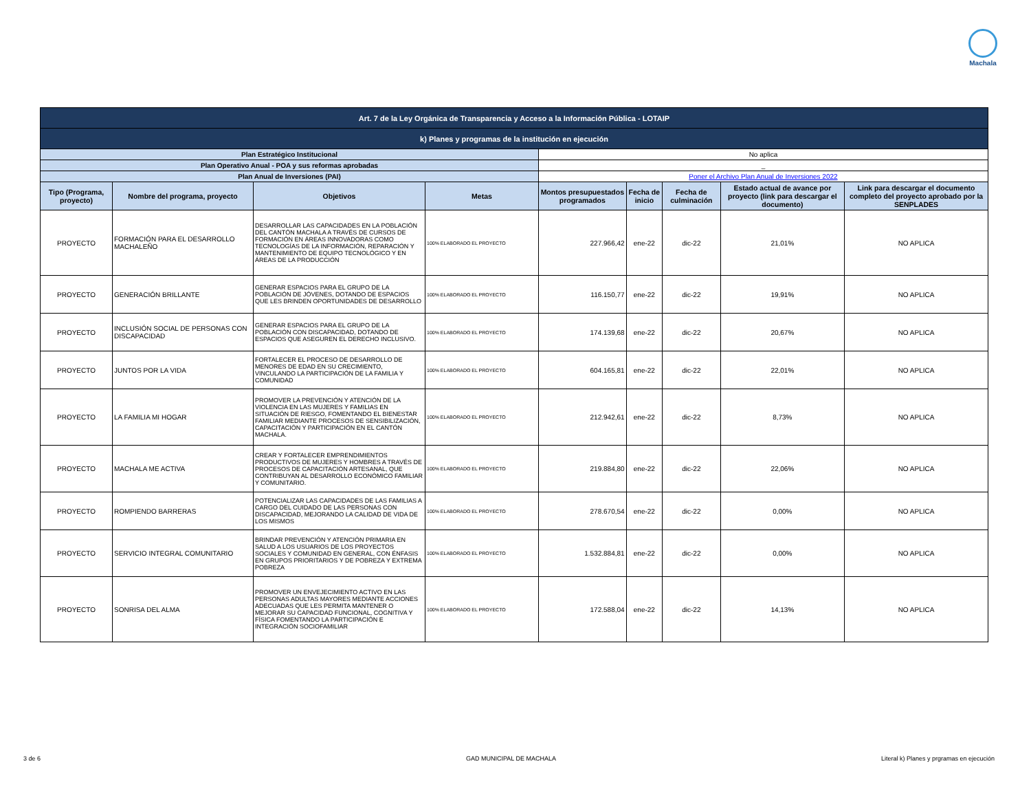Machala
| Art. 7 de la Ley Orgánica de Transparencia y Acceso a la Información Pública - LOTAIP | | | | | | | | |
| k) Planes y programas de la institución en ejecución | | | | | | | | |
| Plan Estratégico Institucional | | | | No aplica | | | | |
| Plan Operativo Anual - POA y sus reformas aprobadas | | | | _ | | | | |
| Plan Anual de Inversiones (PAI) | | | | Poner el Archivo Plan Anual de Inversiones 2022 | | | | |
| Tipo (Programa, proyecto) | Nombre del programa, proyecto | Objetivos | Metas | Montos presupuestados programados | Fecha de inicio | Fecha de culminación | Estado actual de avance por proyecto (link para descargar el documento) | Link para descargar el documento completo del proyecto aprobado por la SENPLADES |
| PROYECTO | FORMACIÓN PARA EL DESARROLLO MACHALEÑO | DESARROLLAR LAS CAPACIDADES EN LA POBLACIÓN DEL CANTÓN MACHALA A TRAVÉS DE CURSOS DE FORMACIÓN EN ÁREAS INNOVADORAS COMO TECNOLOGÍAS DE LA INFORMACIÓN, REPARACIÓN Y MANTENIMIENTO DE EQUIPO TECNOLÓGICO Y EN ÁREAS DE LA PRODUCCIÓN | 100% ELABORADO EL PROYECTO | 227.966,42 | ene-22 | dic-22 | 21,01% | NO APLICA |
| PROYECTO | GENERACIÓN BRILLANTE | GENERAR ESPACIOS PARA EL GRUPO DE LA POBLACIÓN DE JÓVENES, DOTANDO DE ESPACIOS QUE LES BRINDEN OPORTUNIDADES DE DESARROLLO | 100% ELABORADO EL PROYECTO | 116.150,77 | ene-22 | dic-22 | 19,91% | NO APLICA |
| PROYECTO | INCLUSIÓN SOCIAL DE PERSONAS CON DISCAPACIDAD | GENERAR ESPACIOS PARA EL GRUPO DE LA POBLACIÓN CON DISCAPACIDAD, DOTANDO DE ESPACIOS QUE ASEGUREN EL DERECHO INCLUSIVO. | 100% ELABORADO EL PROYECTO | 174.139,68 | ene-22 | dic-22 | 20,67% | NO APLICA |
| PROYECTO | JUNTOS POR LA VIDA | FORTALECER EL PROCESO DE DESARROLLO DE MENORES DE EDAD EN SU CRECIMIENTO, VINCULANDO LA PARTICIPACIÓN DE LA FAMILIA Y COMUNIDAD | 100% ELABORADO EL PROYECTO | 604.165,81 | ene-22 | dic-22 | 22,01% | NO APLICA |
| PROYECTO | LA FAMILIA MI HOGAR | PROMOVER LA PREVENCIÓN Y ATENCIÓN DE LA VIOLENCIA EN LAS MUJERES Y FAMILIAS EN SITUACIÓN DE RIESGO, FOMENTANDO EL BIENESTAR FAMILIAR MEDIANTE PROCESOS DE SENSIBILIZACIÓN, CAPACITACIÓN Y PARTICIPACIÓN EN EL CANTÓN MACHALA. | 100% ELABORADO EL PROYECTO | 212.942,61 | ene-22 | dic-22 | 8,73% | NO APLICA |
| PROYECTO | MACHALA ME ACTIVA | CREAR Y FORTALECER EMPRENDIMIENTOS PRODUCTIVOS DE MUJERES Y HOMBRES A TRAVÉS DE PROCESOS DE CAPACITACIÓN ARTESANAL, QUE CONTRIBUYAN AL DESARROLLO ECONÓMICO FAMILIAR Y COMUNITARIO. | 100% ELABORADO EL PROYECTO | 219.884,80 | ene-22 | dic-22 | 22,06% | NO APLICA |
| PROYECTO | ROMPIENDO BARRERAS | POTENCIALIZAR LAS CAPACIDADES DE LAS FAMILIAS A CARGO DEL CUIDADO DE LAS PERSONAS CON DISCAPACIDAD, MEJORANDO LA CALIDAD DE VIDA DE LOS MISMOS | 100% ELABORADO EL PROYECTO | 278.670,54 | ene-22 | dic-22 | 0,00% | NO APLICA |
| PROYECTO | SERVICIO INTEGRAL COMUNITARIO | BRINDAR PREVENCIÓN Y ATENCIÓN PRIMARIA EN SALUD A LOS USUARIOS DE LOS PROYECTOS SOCIALES Y COMUNIDAD EN GENERAL, CON ÉNFASIS EN GRUPOS PRIORITARIOS Y DE POBREZA Y EXTREMA POBREZA | 100% ELABORADO EL PROYECTO | 1.532.884,81 | ene-22 | dic-22 | 0,00% | NO APLICA |
| PROYECTO | SONRISA DEL ALMA | PROMOVER UN ENVEJECIMIENTO ACTIVO EN LAS PERSONAS ADULTAS MAYORES MEDIANTE ACCIONES ADECUADAS QUE LES PERMITA MANTENER O MEJORAR SU CAPACIDAD FUNCIONAL, COGNITIVA Y FÍSICA FOMENTANDO LA PARTICIPACIÓN E INTEGRACIÓN SOCIOFAMILIAR | 100% ELABORADO EL PROYECTO | 172.588,04 | ene-22 | dic-22 | 14,13% | NO APLICA |
3 de 6 GAD MUNICIPAL DE MACHALA
Literal k) Planes y prgramas en ejecución